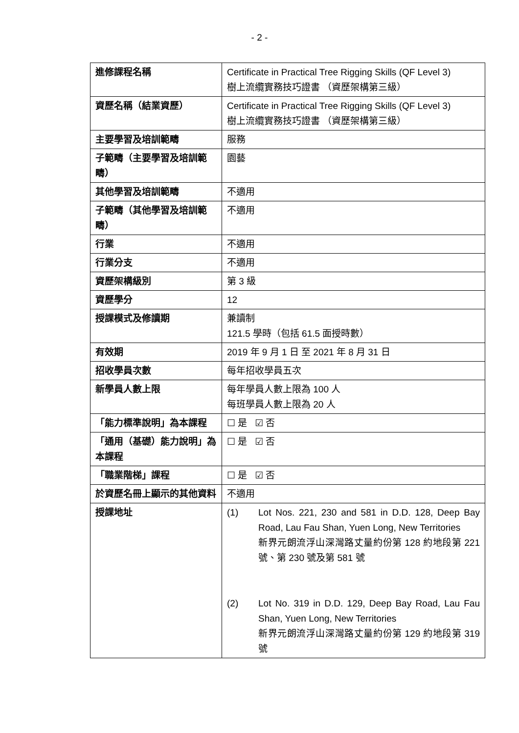- 2 -
| 進修課程名稱 | Certificate in Practical Tree Rigging Skills (QF Level 3) 樹上流纜實務技巧證書 （資歷架構第三級） |
| 資歷名稱（結業資歷） | Certificate in Practical Tree Rigging Skills (QF Level 3) 樹上流纜實務技巧證書 （資歷架構第三級） |
| 主要學習及培訓範疇 | 服務 |
| 子範疇（主要學習及培訓範疇） | 園藝 |
| 其他學習及培訓範疇 | 不適用 |
| 子範疇（其他學習及培訓範疇） | 不適用 |
| 行業 | 不適用 |
| 行業分支 | 不適用 |
| 資歷架構級別 | 第 3 級 |
| 資歷學分 | 12 |
| 授課模式及修讀期 | 兼讀制 121.5 學時（包括 61.5 面授時數） |
| 有效期 | 2019 年 9 月 1 日 至 2021 年 8 月 31 日 |
| 招收學員次數 | 每年招收學員五次 |
| 新學員人數上限 | 每年學員人數上限為 100 人 每班學員人數上限為 20 人 |
| 「能力標準說明」為本課程 | ☐ 是 ☑ 否 |
| 「通用（基礎）能力說明」為本課程 | ☐ 是 ☑ 否 |
| 「職業階梯」課程 | ☐ 是 ☑ 否 |
| 於資歷名冊上顯示的其他資料 | 不適用 |
| 授課地址 | (1) Lot Nos. 221, 230 and 581 in D.D. 128, Deep Bay Road, Lau Fau Shan, Yuen Long, New Territories 新界元朗流浮山深灣路丈量約份第 128 約地段第 221 號、第 230 號及第 581 號 (2) Lot No. 319 in D.D. 129, Deep Bay Road, Lau Fau Shan, Yuen Long, New Territories 新界元朗流浮山深灣路丈量約份第 129 約地段第 319 號 |